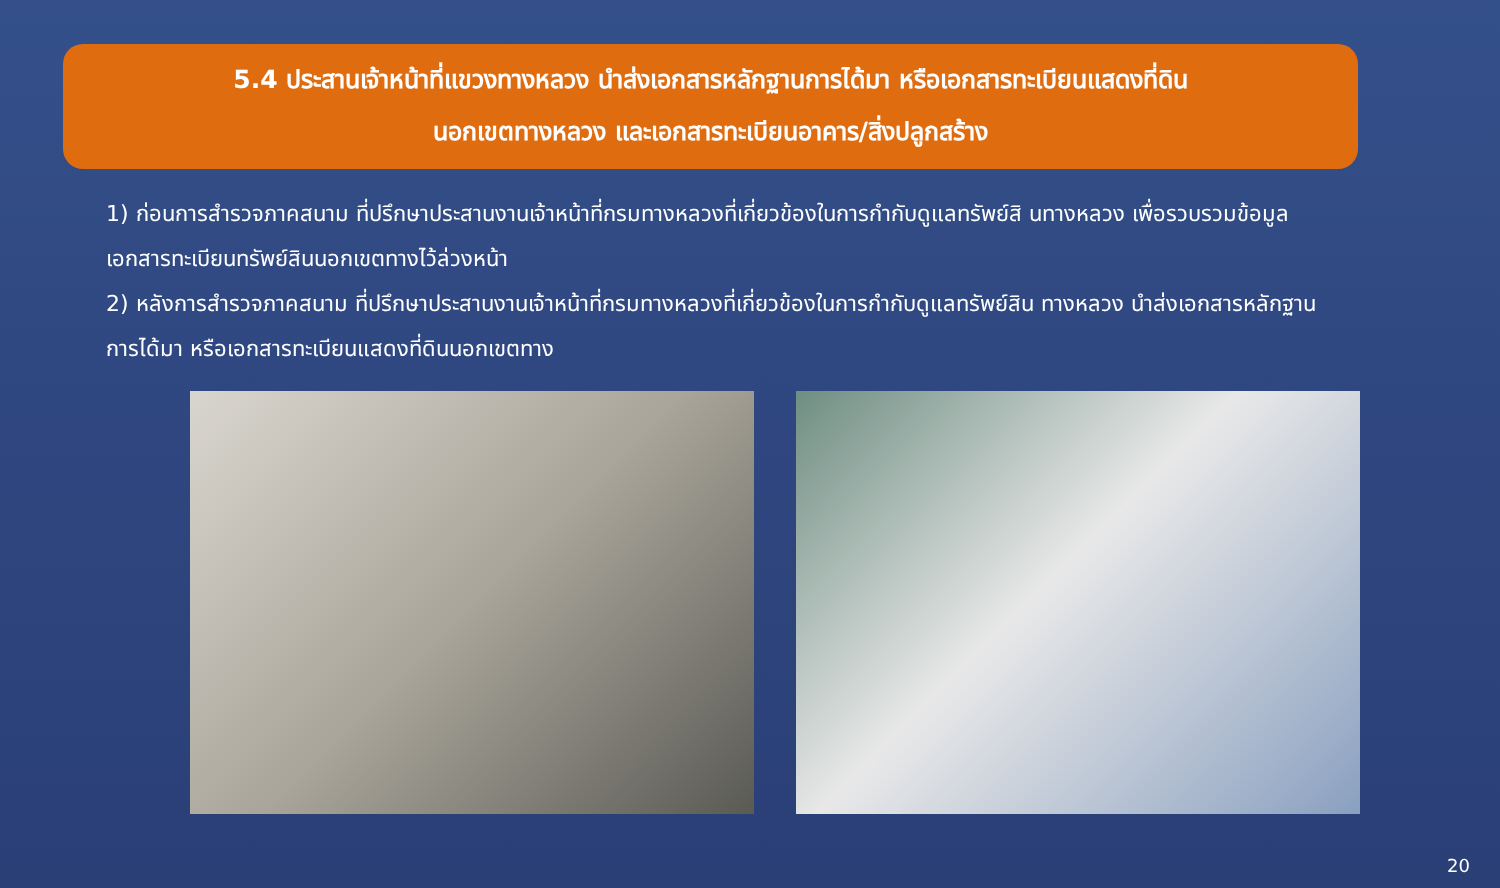5.4 ประสานเจ้าหน้าที่แขวงทางหลวง นำส่งเอกสารหลักฐานการได้มา หรือเอกสารทะเบียนแสดงที่ดิน
นอกเขตทางหลวง และเอกสารทะเบียนอาคาร/สิ่งปลูกสร้าง
1) ก่อนการสำรวจภาคสนาม ที่ปรึกษาประสานงานเจ้าหน้าที่กรมทางหลวงที่เกี่ยวข้องในการกำกับดูแลทรัพย์สิ นทางหลวง เพื่อรวบรวมข้อมูลเอกสารทะเบียนทรัพย์สินนอกเขตทางไว้ล่วงหน้า
2) หลังการสำรวจภาคสนาม ที่ปรึกษาประสานงานเจ้าหน้าที่กรมทางหลวงที่เกี่ยวข้องในการกำกับดูแลทรัพย์สิน ทางหลวง นำส่งเอกสารหลักฐานการได้มา หรือเอกสารทะเบียนแสดงที่ดินนอกเขตทาง
20